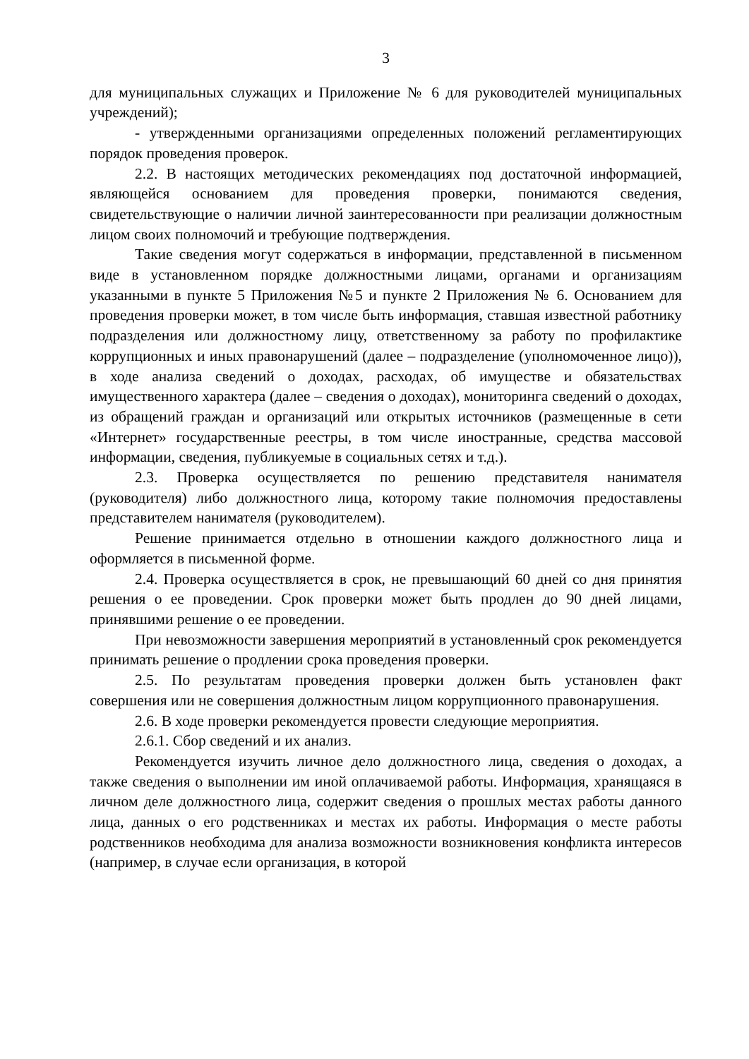3
для муниципальных служащих и Приложение № 6 для руководителей муниципальных учреждений);
- утвержденными организациями определенных положений регламентирующих порядок проведения проверок.
2.2. В настоящих методических рекомендациях под достаточной информацией, являющейся основанием для проведения проверки, понимаются сведения, свидетельствующие о наличии личной заинтересованности при реализации должностным лицом своих полномочий и требующие подтверждения.
Такие сведения могут содержаться в информации, представленной в письменном виде в установленном порядке должностными лицами, органами и организациям указанными в пункте 5 Приложения №5 и пункте 2 Приложения № 6. Основанием для проведения проверки может, в том числе быть информация, ставшая известной работнику подразделения или должностному лицу, ответственному за работу по профилактике коррупционных и иных правонарушений (далее – подразделение (уполномоченное лицо)), в ходе анализа сведений о доходах, расходах, об имуществе и обязательствах имущественного характера (далее – сведения о доходах), мониторинга сведений о доходах, из обращений граждан и организаций или открытых источников (размещенные в сети «Интернет» государственные реестры, в том числе иностранные, средства массовой информации, сведения, публикуемые в социальных сетях и т.д.).
2.3. Проверка осуществляется по решению представителя нанимателя (руководителя) либо должностного лица, которому такие полномочия предоставлены представителем нанимателя (руководителем).
Решение принимается отдельно в отношении каждого должностного лица и оформляется в письменной форме.
2.4. Проверка осуществляется в срок, не превышающий 60 дней со дня принятия решения о ее проведении. Срок проверки может быть продлен до 90 дней лицами, принявшими решение о ее проведении.
При невозможности завершения мероприятий в установленный срок рекомендуется принимать решение о продлении срока проведения проверки.
2.5. По результатам проведения проверки должен быть установлен факт совершения или не совершения должностным лицом коррупционного правонарушения.
2.6. В ходе проверки рекомендуется провести следующие мероприятия.
2.6.1. Сбор сведений и их анализ.
Рекомендуется изучить личное дело должностного лица, сведения о доходах, а также сведения о выполнении им иной оплачиваемой работы. Информация, хранящаяся в личном деле должностного лица, содержит сведения о прошлых местах работы данного лица, данных о его родственниках и местах их работы. Информация о месте работы родственников необходима для анализа возможности возникновения конфликта интересов (например, в случае если организация, в которой